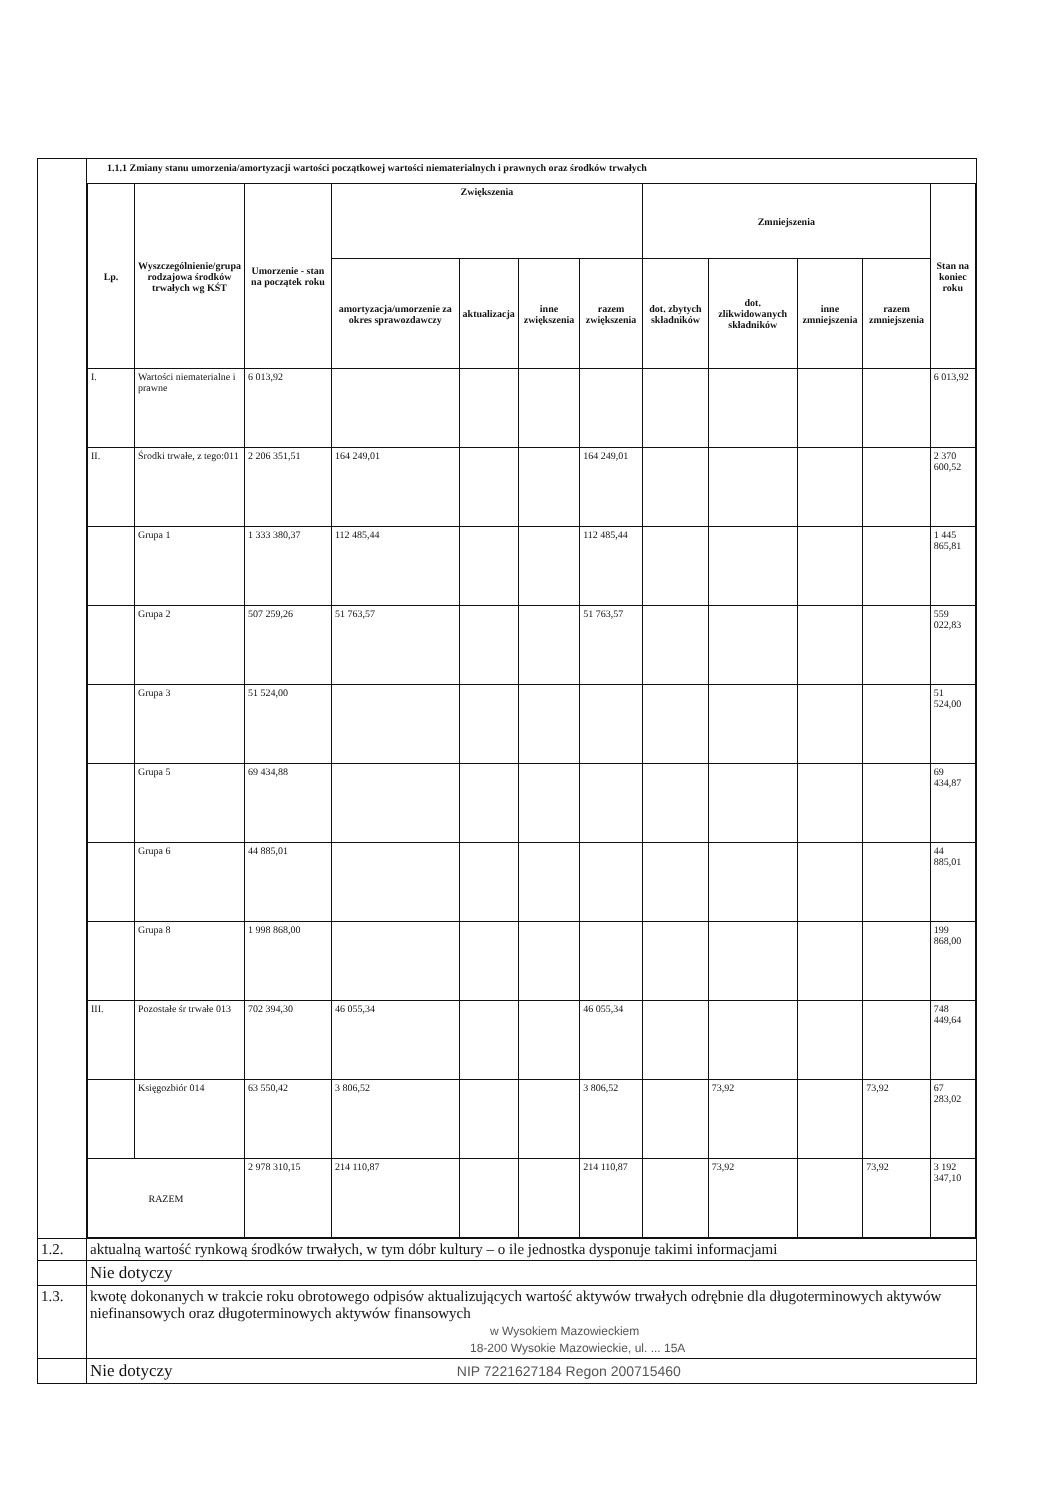| | 1.1.1 Zmiany stanu umorzenia/amortyzacji wartości początkowej wartości niematerialnych i prawnych oraz środków trwałych / Lp. / Wyszczególnienie/grupa rodzajowa środków trwałych wg KŚT / Umorzenie - stan na początek roku / Zwiększenia / / / / Zmniejszenia / / / / Stan na koniec roku / / --- / --- / --- / --- / --- / --- / --- / --- / --- / --- / --- / --- / / / / / amortyzacja/umorzenie za okres sprawozdawczy / aktualizacja / inne zwiększenia / razem zwiększenia / dot. zbytych składników / dot. zlikwidowanych składników / inne zmniejszenia / razem zmniejszenia / / / I. / Wartości niematerialne i prawne / 6 013,92 / / / / / / / / / 6 013,92 / / II. / Środki trwałe, z tego:011 / 2 206 351,51 / 164 249,01 / / / 164 249,01 / / / / / 2 370 600,52 / / / Grupa 1 / 1 333 380,37 / 112 485,44 / / / 112 485,44 / / / / / 1 445 865,81 / / / Grupa 2 / 507 259,26 / 51 763,57 / / / 51 763,57 / / / / / 559 022,83 / / / Grupa 3 / 51 524,00 / / / / / / / / / 51 524,00 / / / Grupa 5 / 69 434,88 / / / / / / / / / 69 434,87 / / / Grupa 6 / 44 885,01 / / / / / / / / / 44 885,01 / / / Grupa 8 / 1 998 868,00 / / / / / / / / / 199 868,00 / / III. / Pozostałe śr trwałe 013 / 702 394,30 / 46 055,34 / / / 46 055,34 / / / / / 748 449,64 / / / Księgozbiór 014 / 63 550,42 / 3 806,52 / / / 3 806,52 / / 73,92 / / 73,92 / 67 283,02 / / RAZEM / / 2 978 310,15 / 214 110,87 / / / 214 110,87 / / 73,92 / / 73,92 / 3 192 347,10 / |
| 1.2. | aktualną wartość rynkową środków trwałych, w tym dóbr kultury – o ile jednostka dysponuje takimi informacjami |
| | Nie dotyczy |
| 1.3. | kwotę dokonanych w trakcie roku obrotowego odpisów aktualizujących wartość aktywów trwałych odrębnie dla długoterminowych aktywów niefinansowych oraz długoterminowych aktywów finansowych w Wysokiem Mazowieckiem 18-200 Wysokie Mazowieckie, ul. ... 15A |
| | Nie dotyczy NIP 7221627184 Regon 200715460 |